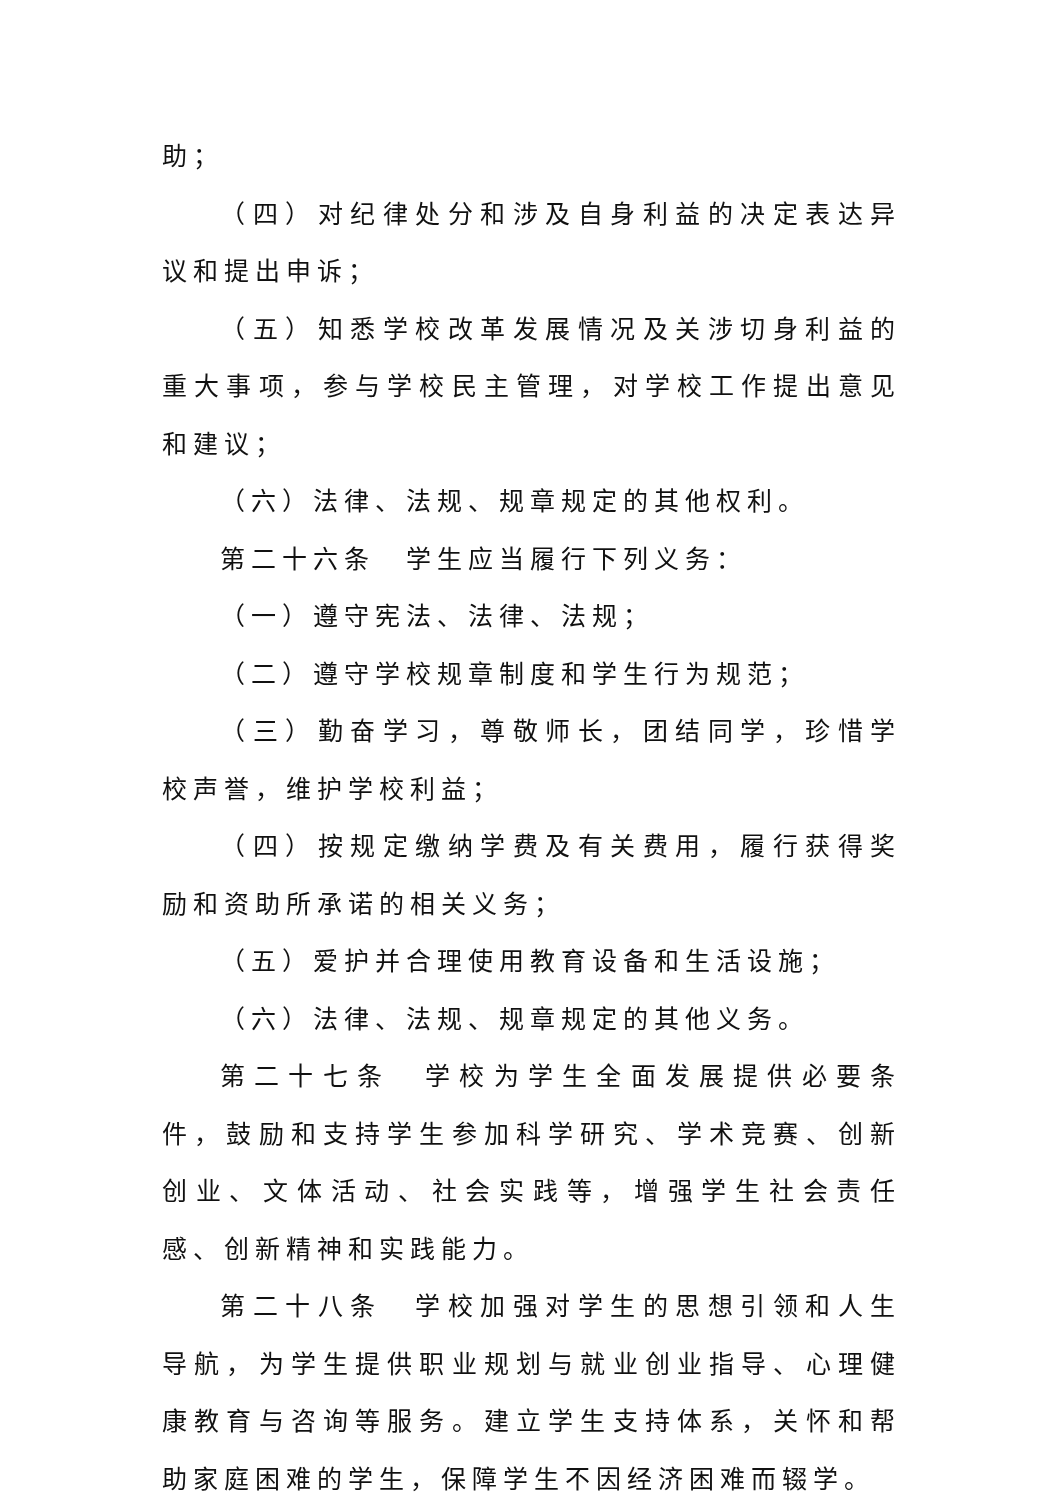助；
（四）对纪律处分和涉及自身利益的决定表达异议和提出申诉；
（五）知悉学校改革发展情况及关涉切身利益的重大事项，参与学校民主管理，对学校工作提出意见和建议；
（六）法律、法规、规章规定的其他权利。
第二十六条　学生应当履行下列义务：
（一）遵守宪法、法律、法规；
（二）遵守学校规章制度和学生行为规范；
（三）勤奋学习，尊敬师长，团结同学，珍惜学校声誉，维护学校利益；
（四）按规定缴纳学费及有关费用，履行获得奖励和资助所承诺的相关义务；
（五）爱护并合理使用教育设备和生活设施；
（六）法律、法规、规章规定的其他义务。
第二十七条　学校为学生全面发展提供必要条件，鼓励和支持学生参加科学研究、学术竞赛、创新创业、文体活动、社会实践等，增强学生社会责任感、创新精神和实践能力。
第二十八条　学校加强对学生的思想引领和人生导航，为学生提供职业规划与就业创业指导、心理健康教育与咨询等服务。建立学生支持体系，关怀和帮助家庭困难的学生，保障学生不因经济困难而辍学。